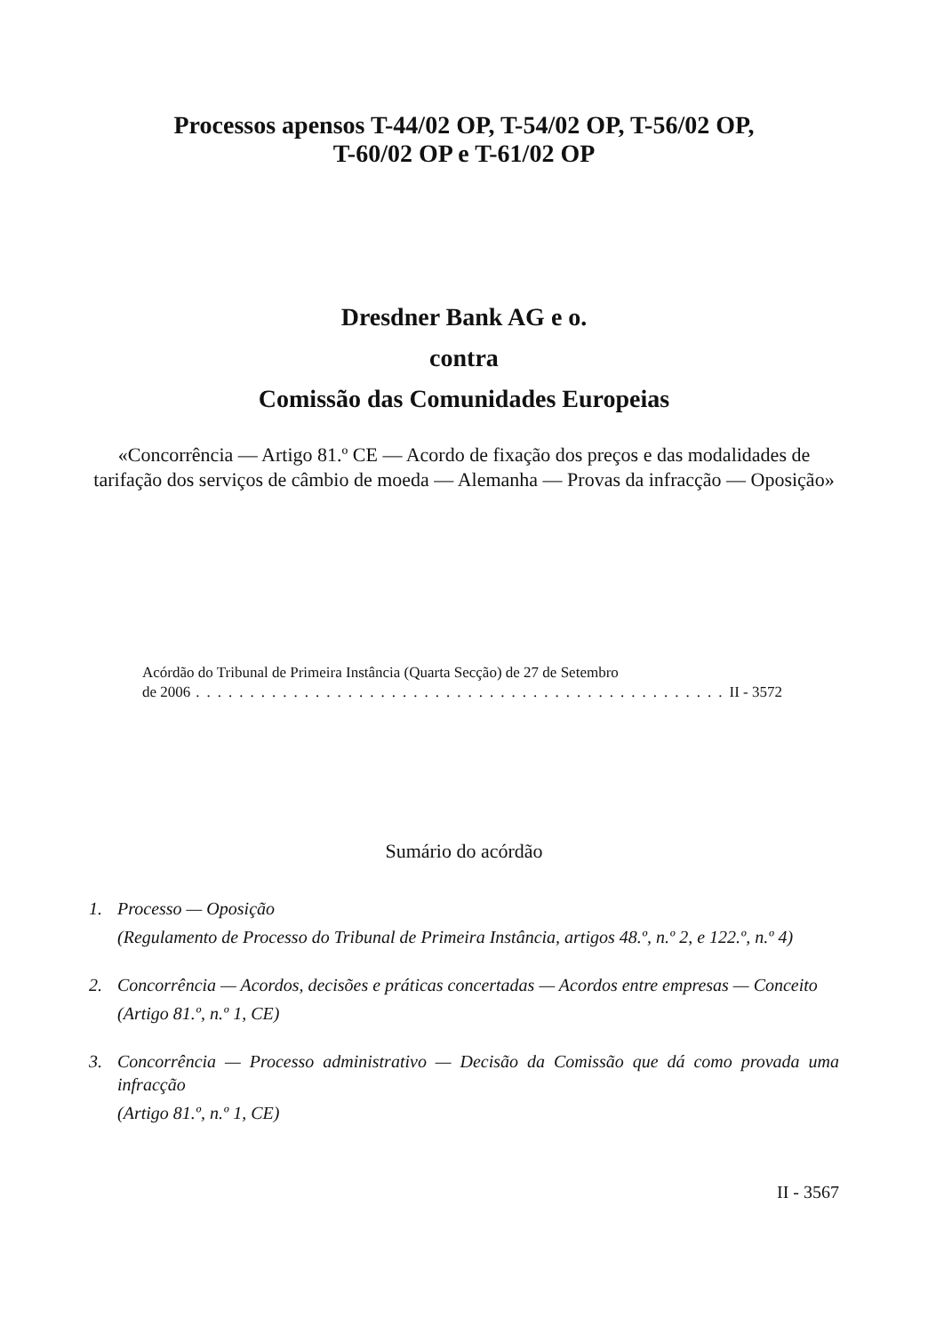Processos apensos T-44/02 OP, T-54/02 OP, T-56/02 OP,
T-60/02 OP e T-61/02 OP
Dresdner Bank AG e o.
contra
Comissão das Comunidades Europeias
«Concorrência — Artigo 81.º CE — Acordo de fixação dos preços e das modalidades de tarifação dos serviços de câmbio de moeda — Alemanha — Provas da infracção — Oposição»
Acórdão do Tribunal de Primeira Instância (Quarta Secção) de 27 de Setembro
de 2006.................................................. II - 3572
Sumário do acórdão
1. Processo — Oposição
(Regulamento de Processo do Tribunal de Primeira Instância, artigos 48.º, n.º 2, e 122.º, n.º 4)
2. Concorrência — Acordos, decisões e práticas concertadas — Acordos entre empresas — Conceito
(Artigo 81.º, n.º 1, CE)
3. Concorrência — Processo administrativo — Decisão da Comissão que dá como provada uma infracção
(Artigo 81.º, n.º 1, CE)
II - 3567